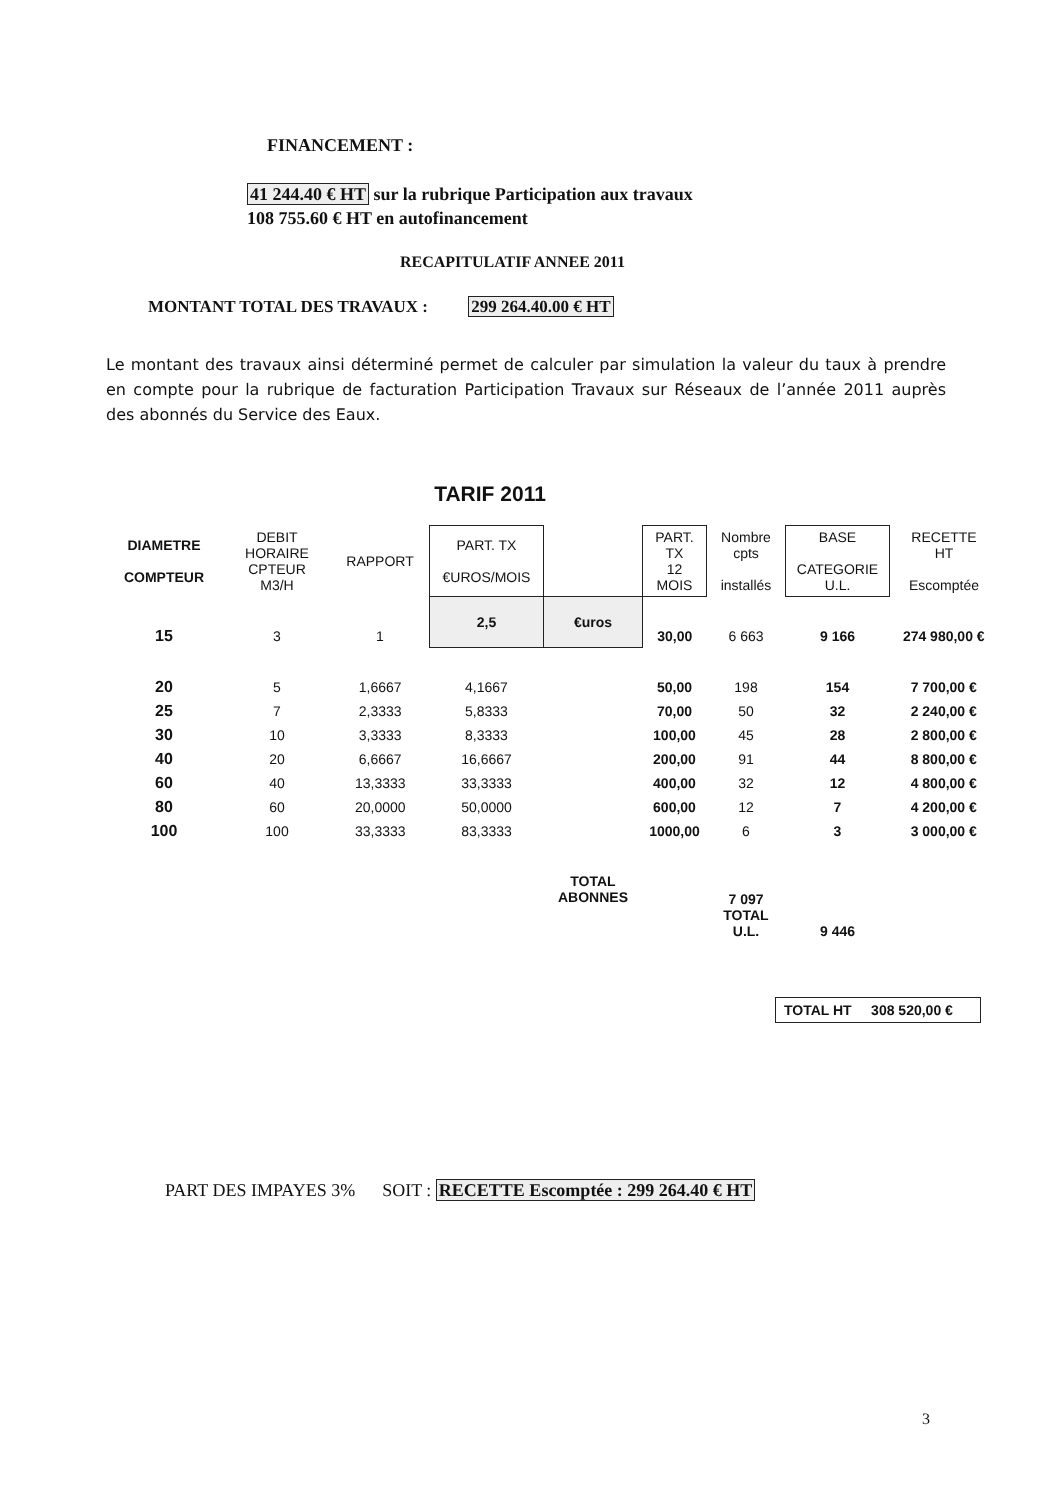FINANCEMENT :
41 244.40 € HT sur la rubrique Participation aux travaux
108 755.60 € HT en autofinancement
RECAPITULATIF ANNEE 2011
MONTANT TOTAL DES TRAVAUX : 299 264.40.00 € HT
Le montant des travaux ainsi déterminé permet de calculer par simulation la valeur du taux à prendre en compte pour la rubrique de facturation Participation Travaux sur Réseaux de l’année 2011 auprès des abonnés du Service des Eaux.
TARIF 2011
| DIAMETRE COMPTEUR | DEBIT HORAIRE CPTEUR M3/H | RAPPORT | PART. TX €UROS/MOIS | | PART. TX 12 MOIS | Nombre cpts installés | BASE CATEGORIE U.L. | RECETTE HT Escomptée |
| --- | --- | --- | --- | --- | --- | --- | --- | --- |
| 15 | 3 | 1 | 2,5 | €uros | 30,00 | 6 663 | 9 166 | 274 980,00 € |
| 20 | 5 | 1,6667 | 4,1667 | | 50,00 | 198 | 154 | 7 700,00 € |
| 25 | 7 | 2,3333 | 5,8333 | | 70,00 | 50 | 32 | 2 240,00 € |
| 30 | 10 | 3,3333 | 8,3333 | | 100,00 | 45 | 28 | 2 800,00 € |
| 40 | 20 | 6,6667 | 16,6667 | | 200,00 | 91 | 44 | 8 800,00 € |
| 60 | 40 | 13,3333 | 33,3333 | | 400,00 | 32 | 12 | 4 800,00 € |
| 80 | 60 | 20,0000 | 50,0000 | | 600,00 | 12 | 7 | 4 200,00 € |
| 100 | 100 | 33,3333 | 83,3333 | | 1000,00 | 6 | 3 | 3 000,00 € |
| | | | | TOTAL ABONNES | | 7 097 TOTAL U.L. | 9 446 | |
TOTAL HT 308 520,00 €
PART DES IMPAYES 3% SOIT : RECETTE Escomptée : 299 264.40 € HT
3